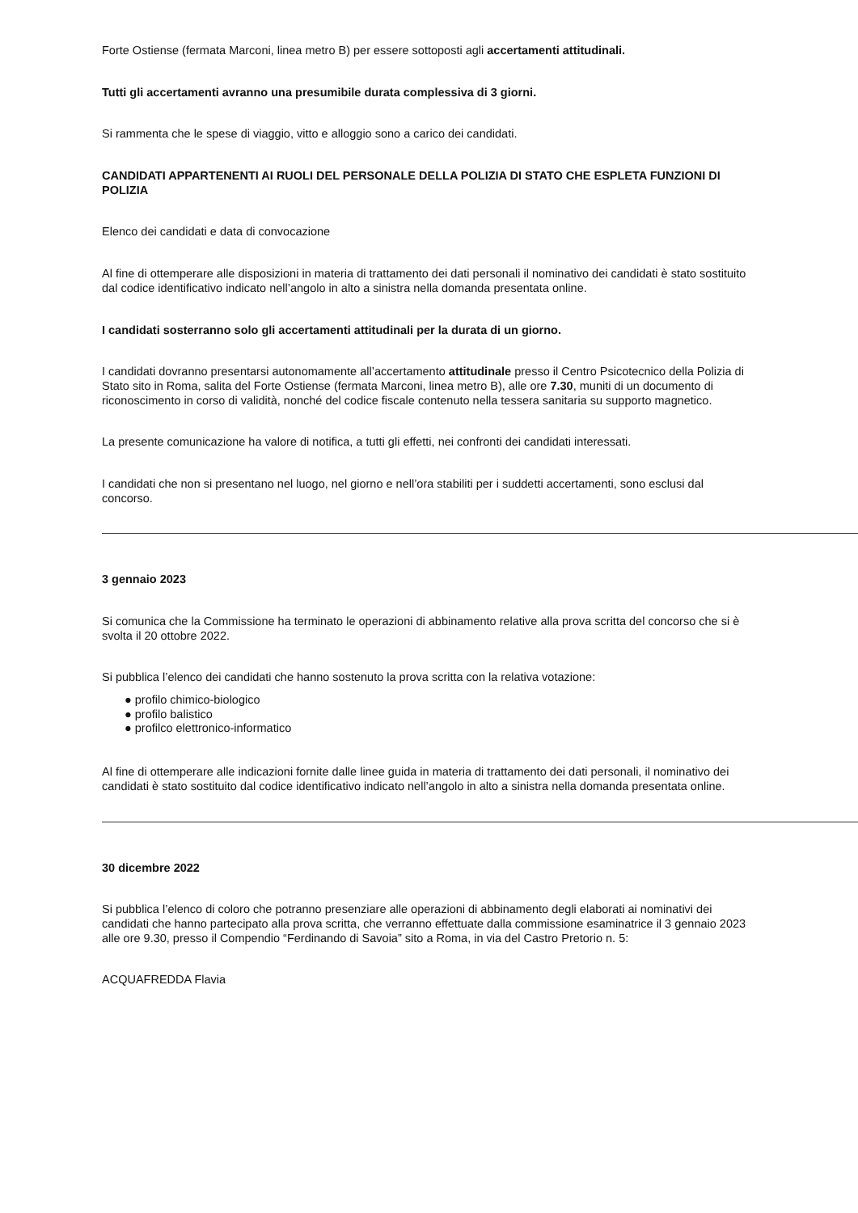Forte Ostiense (fermata Marconi, linea metro B) per essere sottoposti agli accertamenti attitudinali.
Tutti gli accertamenti avranno una presumibile durata complessiva di 3 giorni.
Si rammenta che le spese di viaggio, vitto e alloggio sono a carico dei candidati.
CANDIDATI APPARTENENTI AI RUOLI DEL PERSONALE DELLA POLIZIA DI STATO CHE ESPLETA FUNZIONI DI POLIZIA
Elenco dei candidati e data di convocazione
Al fine di ottemperare alle disposizioni in materia di trattamento dei dati personali il nominativo dei candidati è stato sostituito dal codice identificativo indicato nell’angolo in alto a sinistra nella domanda presentata online.
I candidati sosterranno solo gli accertamenti attitudinali per la durata di un giorno.
I candidati dovranno presentarsi autonomamente all’accertamento attitudinale presso il Centro Psicotecnico della Polizia di Stato sito in Roma, salita del Forte Ostiense (fermata Marconi, linea metro B), alle ore 7.30, muniti di un documento di riconoscimento in corso di validità, nonché del codice fiscale contenuto nella tessera sanitaria su supporto magnetico.
La presente comunicazione ha valore di notifica, a tutti gli effetti, nei confronti dei candidati interessati.
I candidati che non si presentano nel luogo, nel giorno e nell’ora stabiliti per i suddetti accertamenti, sono esclusi dal concorso.
3 gennaio 2023
Si comunica che la Commissione ha terminato le operazioni di abbinamento relative alla prova scritta del concorso che si è svolta il 20 ottobre 2022.
Si pubblica l’elenco dei candidati che hanno sostenuto la prova scritta con la relativa votazione:
● profilo chimico-biologico
● profilo balistico
● profilco elettronico-informatico
Al fine di ottemperare alle indicazioni fornite dalle linee guida in materia di trattamento dei dati personali, il nominativo dei candidati è stato sostituito dal codice identificativo indicato nell’angolo in alto a sinistra nella domanda presentata online.
30 dicembre 2022
Si pubblica l’elenco di coloro che potranno presenziare alle operazioni di abbinamento degli elaborati ai nominativi dei candidati che hanno partecipato alla prova scritta, che verranno effettuate dalla commissione esaminatrice il 3 gennaio 2023 alle ore 9.30, presso il Compendio “Ferdinando di Savoia” sito a Roma, in via del Castro Pretorio n. 5:
ACQUAFREDDA Flavia